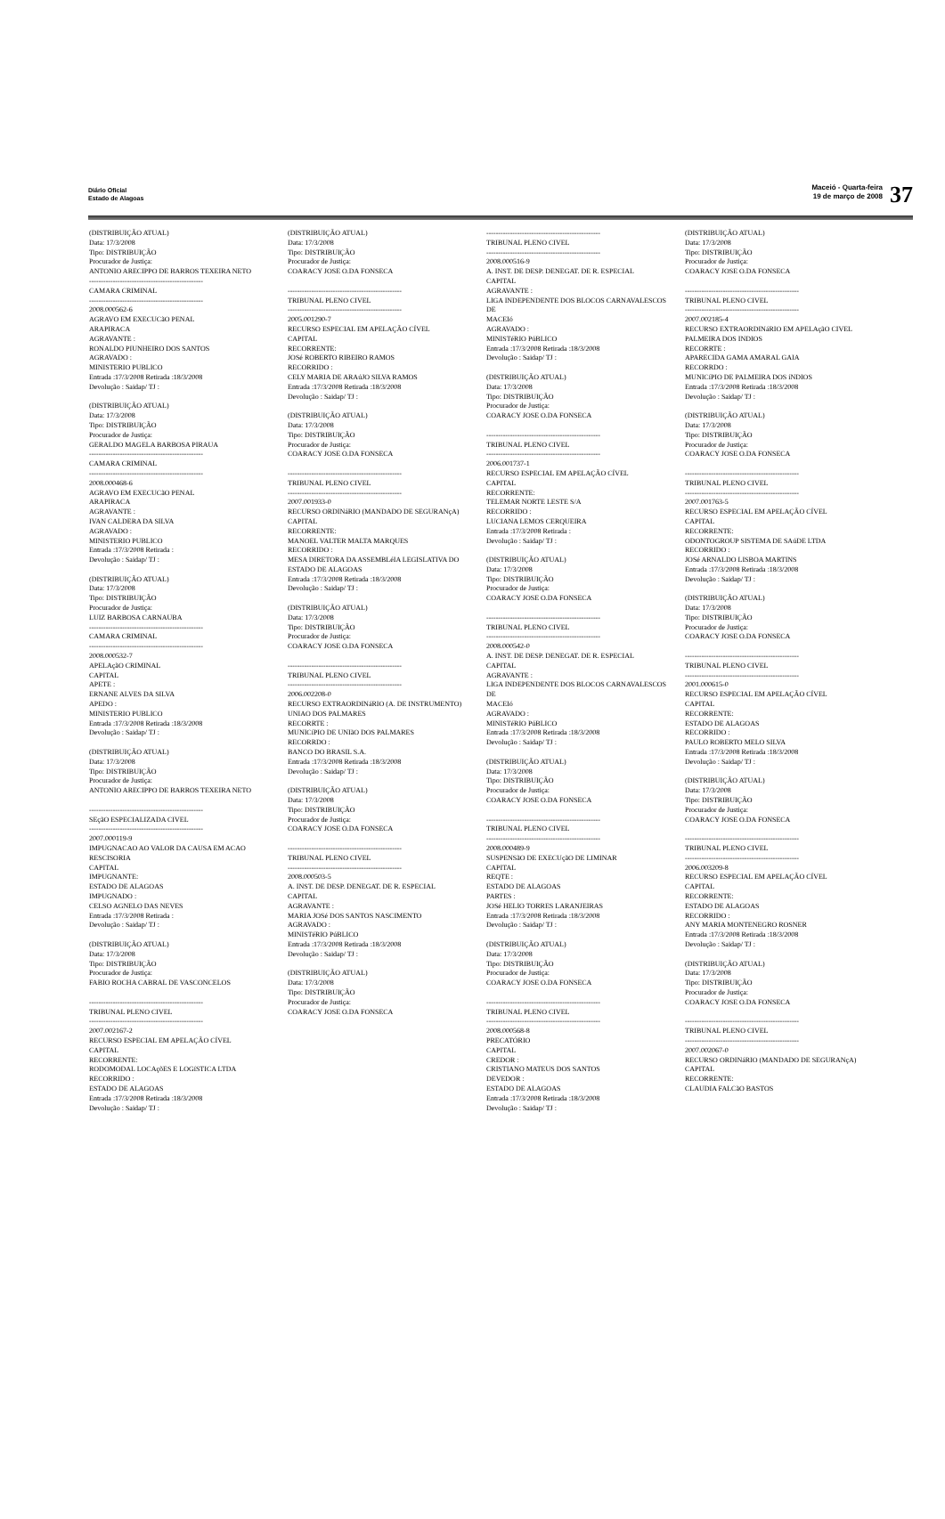Diário Oficial
Estado de Alagoas
37
Maceió - Quarta-feira
19 de março de 2008
(DISTRIBUIÇÃO ATUAL) Data: 17/3/2008 Tipo: DISTRIBUIÇÃO Procurador de Justiça: ANTONIO ARECIPPO DE BARROS TEXEIRA NETO ------------------------------------------------ CAMARA CRIMINAL ------------------------------------------------ 2008.000562-6 AGRAVO EM EXECUCãO PENAL ARAPIRACA AGRAVANTE : RONALDO PIUNHEIRO DOS SANTOS AGRAVADO : MINISTERIO PUBLICO Entrada :17/3/2008 Retirada :18/3/2008 Devolução : Saidap/ TJ : (DISTRIBUIÇÃO ATUAL) Data: 17/3/2008 Tipo: DISTRIBUIÇÃO Procurador de Justiça: GERALDO MAGELA BARBOSA PIRAUA ------------------------------------------------ CAMARA CRIMINAL ------------------------------------------------ 2008.000468-6 AGRAVO EM EXECUCãO PENAL ARAPIRACA AGRAVANTE : IVAN CALDERA DA SILVA AGRAVADO : MINISTERIO PUBLICO Entrada :17/3/2008 Retirada : Devolução : Saidap/ TJ : (DISTRIBUIÇÃO ATUAL) Data: 17/3/2008 Tipo: DISTRIBUIÇÃO Procurador de Justiça: LUIZ BARBOSA CARNAUBA ------------------------------------------------ CAMARA CRIMINAL ------------------------------------------------ 2008.000532-7 APELAçãO CRIMINAL CAPITAL APETE : ERNANE ALVES DA SILVA APEDO : MINISTERIO PUBLICO Entrada :17/3/2008 Retirada :18/3/2008 Devolução : Saidap/ TJ : (DISTRIBUIÇÃO ATUAL) Data: 17/3/2008 Tipo: DISTRIBUIÇÃO Procurador de Justiça: ANTONIO ARECIPPO DE BARROS TEXEIRA NETO ------------------------------------------------ SEçãO ESPECIALIZADA CIVEL ------------------------------------------------ 2007.000119-9 IMPUGNACAO AO VALOR DA CAUSA EM ACAO RESCISORIA CAPITAL IMPUGNANTE: ESTADO DE ALAGOAS IMPUGNADO : CELSO AGNELO DAS NEVES Entrada :17/3/2008 Retirada : Devolução : Saidap/ TJ : (DISTRIBUIÇÃO ATUAL) Data: 17/3/2008 Tipo: DISTRIBUIÇÃO Procurador de Justiça: FABIO ROCHA CABRAL DE VASCONCELOS ------------------------------------------------ TRIBUNAL PLENO CIVEL ------------------------------------------------ 2007.002167-2 RECURSO ESPECIAL EM APELAÇÃO CÍVEL CAPITAL RECORRENTE: RODOMODAL LOCAçõES E LOGíSTICA LTDA RECORRIDO : ESTADO DE ALAGOAS Entrada :17/3/2008 Retirada :18/3/2008 Devolução : Saidap/ TJ :
(DISTRIBUIÇÃO ATUAL) Data: 17/3/2008 Tipo: DISTRIBUIÇÃO Procurador de Justiça: COARACY JOSE O.DA FONSECA ------------------------------------------------ TRIBUNAL PLENO CIVEL ------------------------------------------------ 2005.001290-7 RECURSO ESPECIAL EM APELAÇÃO CÍVEL CAPITAL RECORRENTE: JOSé ROBERTO RIBEIRO RAMOS RECORRIDO : CELY MARIA DE ARAúJO SILVA RAMOS Entrada :17/3/2008 Retirada :18/3/2008 Devolução : Saidap/ TJ : (DISTRIBUIÇÃO ATUAL) Data: 17/3/2008 Tipo: DISTRIBUIÇÃO Procurador de Justiça: COARACY JOSE O.DA FONSECA ------------------------------------------------ TRIBUNAL PLENO CIVEL ------------------------------------------------ 2007.001933-0 RECURSO ORDINáRIO (MANDADO DE SEGURANçA) CAPITAL RECORRENTE: MANOEL VALTER MALTA MARQUES RECORRIDO : MESA DIRETORA DA ASSEMBLéIA LEGISLATIVA DO ESTADO DE ALAGOAS Entrada :17/3/2008 Retirada :18/3/2008 Devolução : Saidap/ TJ : (DISTRIBUIÇÃO ATUAL) Data: 17/3/2008 Tipo: DISTRIBUIÇÃO Procurador de Justiça: COARACY JOSE O.DA FONSECA ------------------------------------------------ TRIBUNAL PLENO CIVEL ------------------------------------------------ 2006.002208-0 RECURSO EXTRAORDINáRIO (A. DE INSTRUMENTO) UNIAO DOS PALMARES RECORRTE : MUNICíPIO DE UNIãO DOS PALMARES RECORRDO : BANCO DO BRASIL S.A. Entrada :17/3/2008 Retirada :18/3/2008 Devolução : Saidap/ TJ : (DISTRIBUIÇÃO ATUAL) Data: 17/3/2008 Tipo: DISTRIBUIÇÃO Procurador de Justiça: COARACY JOSE O.DA FONSECA ------------------------------------------------ TRIBUNAL PLENO CIVEL ------------------------------------------------ 2008.000503-5 A. INST. DE DESP. DENEGAT. DE R. ESPECIAL CAPITAL AGRAVANTE : MARIA JOSé DOS SANTOS NASCIMENTO AGRAVADO : MINISTéRIO PúBLICO Entrada :17/3/2008 Retirada :18/3/2008 Devolução : Saidap/ TJ : (DISTRIBUIÇÃO ATUAL) Data: 17/3/2008 Tipo: DISTRIBUIÇÃO Procurador de Justiça: COARACY JOSE O.DA FONSECA
------------------------------------------------ TRIBUNAL PLENO CIVEL ------------------------------------------------ 2008.000516-9 A. INST. DE DESP. DENEGAT. DE R. ESPECIAL CAPITAL AGRAVANTE : LIGA INDEPENDENTE DOS BLOCOS CARNAVALESCOS DE MACEIó AGRAVADO : MINISTéRIO PúBLICO Entrada :17/3/2008 Retirada :18/3/2008 Devolução : Saidap/ TJ : (DISTRIBUIÇÃO ATUAL) Data: 17/3/2008 Tipo: DISTRIBUIÇÃO Procurador de Justiça: COARACY JOSE O.DA FONSECA ------------------------------------------------ TRIBUNAL PLENO CIVEL ------------------------------------------------ 2006.001737-1 RECURSO ESPECIAL EM APELAÇÃO CÍVEL CAPITAL RECORRENTE: TELEMAR NORTE LESTE S/A RECORRIDO : LUCIANA LEMOS CERQUEIRA Entrada :17/3/2008 Retirada : Devolução : Saidap/ TJ : (DISTRIBUIÇÃO ATUAL) Data: 17/3/2008 Tipo: DISTRIBUIÇÃO Procurador de Justiça: COARACY JOSE O.DA FONSECA ------------------------------------------------ TRIBUNAL PLENO CIVEL ------------------------------------------------ 2008.000542-0 A. INST. DE DESP. DENEGAT. DE R. ESPECIAL CAPITAL AGRAVANTE : LIGA INDEPENDENTE DOS BLOCOS CARNAVALESCOS DE MACEIó AGRAVADO : MINISTéRIO PúBLICO Entrada :17/3/2008 Retirada :18/3/2008 Devolução : Saidap/ TJ : (DISTRIBUIÇÃO ATUAL) Data: 17/3/2008 Tipo: DISTRIBUIÇÃO Procurador de Justiça: COARACY JOSE O.DA FONSECA ------------------------------------------------ TRIBUNAL PLENO CIVEL ------------------------------------------------ 2008.000489-9 SUSPENSãO DE EXECUçãO DE LIMINAR CAPITAL REQTE : ESTADO DE ALAGOAS PARTES : JOSé HELIO TORRES LARANJEIRAS Entrada :17/3/2008 Retirada :18/3/2008 Devolução : Saidap/ TJ : (DISTRIBUIÇÃO ATUAL) Data: 17/3/2008 Tipo: DISTRIBUIÇÃO Procurador de Justiça: COARACY JOSE O.DA FONSECA ------------------------------------------------ TRIBUNAL PLENO CIVEL ------------------------------------------------ 2008.000568-8 PRECATÓRIO CAPITAL CREDOR : CRISTIANO MATEUS DOS SANTOS DEVEDOR : ESTADO DE ALAGOAS Entrada :17/3/2008 Retirada :18/3/2008 Devolução : Saidap/ TJ :
(DISTRIBUIÇÃO ATUAL) Data: 17/3/2008 Tipo: DISTRIBUIÇÃO Procurador de Justiça: COARACY JOSE O.DA FONSECA ------------------------------------------------ TRIBUNAL PLENO CIVEL ------------------------------------------------ 2007.002185-4 RECURSO EXTRAORDINáRIO EM APELAçãO CIVEL PALMEIRA DOS INDIOS RECORRTE : APARECIDA GAMA AMARAL GAIA RECORRDO : MUNICíPIO DE PALMEIRA DOS íNDIOS Entrada :17/3/2008 Retirada :18/3/2008 Devolução : Saidap/ TJ : (DISTRIBUIÇÃO ATUAL) Data: 17/3/2008 Tipo: DISTRIBUIÇÃO Procurador de Justiça: COARACY JOSE O.DA FONSECA ------------------------------------------------ TRIBUNAL PLENO CIVEL ------------------------------------------------ 2007.001763-5 RECURSO ESPECIAL EM APELAÇÃO CÍVEL CAPITAL RECORRENTE: ODONTOGROUP SISTEMA DE SAúDE LTDA RECORRIDO : JOSé ARNALDO LISBOA MARTINS Entrada :17/3/2008 Retirada :18/3/2008 Devolução : Saidap/ TJ : (DISTRIBUIÇÃO ATUAL) Data: 17/3/2008 Tipo: DISTRIBUIÇÃO Procurador de Justiça: COARACY JOSE O.DA FONSECA ------------------------------------------------ TRIBUNAL PLENO CIVEL ------------------------------------------------ 2001.000615-0 RECURSO ESPECIAL EM APELAÇÃO CÍVEL CAPITAL RECORRENTE: ESTADO DE ALAGOAS RECORRIDO : PAULO ROBERTO MELO SILVA Entrada :17/3/2008 Retirada :18/3/2008 Devolução : Saidap/ TJ : (DISTRIBUIÇÃO ATUAL) Data: 17/3/2008 Tipo: DISTRIBUIÇÃO Procurador de Justiça: COARACY JOSE O.DA FONSECA ------------------------------------------------ TRIBUNAL PLENO CIVEL ------------------------------------------------ 2006.003209-8 RECURSO ESPECIAL EM APELAÇÃO CÍVEL CAPITAL RECORRENTE: ESTADO DE ALAGOAS RECORRIDO : ANY MARIA MONTENEGRO ROSNER Entrada :17/3/2008 Retirada :18/3/2008 Devolução : Saidap/ TJ : (DISTRIBUIÇÃO ATUAL) Data: 17/3/2008 Tipo: DISTRIBUIÇÃO Procurador de Justiça: COARACY JOSE O.DA FONSECA ------------------------------------------------ TRIBUNAL PLENO CIVEL ------------------------------------------------ 2007.002067-0 RECURSO ORDINáRIO (MANDADO DE SEGURANçA) CAPITAL RECORRENTE: CLAUDIA FALCãO BASTOS